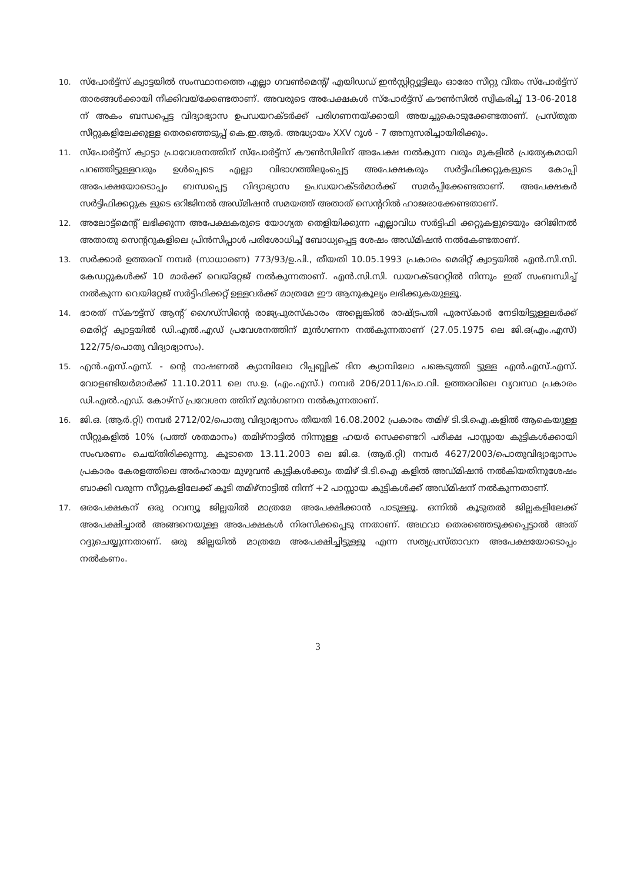10. സ്പോർട്ട്സ് ക്വാട്ടയിൽ സംസ്ഥാനത്തെ എല്ലാ ഗവൺമെന്റ്/ എയിഡഡ് ഇൻസ്റ്റിറ്റ്യൂട്ടിലും ഓരോ സീറ്റു വീതം സ്പോർട്ട്സ് താരങ്ങൾക്കായി നീക്കിവയ്ക്കേണ്ടതാണ്. അവരുടെ അപേക്ഷകൾ സ്പോർട്ട്സ് കൗൺസിൽ സ്വീകരിച്ച് 13-06-2018 ന് അകം ബന്ധപ്പെട്ട വിദ്യാഭ്യാസ ഉപഡയറക്ടർക്ക് പരിഗണനയ്ക്കായി അയച്ചുകൊടുക്കേണ്ടതാണ്. പ്രസ്തുത സീറ്റുകളിലേക്കുള്ള തെരഞ്ഞെടുപ്പ് കെ.ഇ.ആർ. അദ്ധ്യായം XXV റൂൾ - 7 അനുസരിച്ചായിരിക്കും.
11. സ്പോർട്ട്സ് ക്വാട്ടാ പ്രാവേശനത്തിന് സ്പോർട്ട്സ് കൗൺസിലിന് അപേക്ഷ നൽകുന്ന വരും മുകളിൽ പ്രത്യേകമായി പറഞ്ഞിട്ടുള്ളവരും ഉൾപ്പെടെ എല്ലാ വിഭാഗത്തിലുംപ്പെട്ട അപേക്ഷകരും സർട്ടിഫിക്കറ്റുകളുടെ കോപ്പി അപേക്ഷയോടൊപ്പം ബന്ധപ്പെട്ട വിദ്യാഭ്യാസ ഉപഡയറക്ടർമാർക്ക് സമർപ്പിക്കേണ്ടതാണ്. അപേക്ഷകർ സർട്ടിഫിക്കറ്റുക ളുടെ ഒറിജിനൽ അഡ്മിഷൻ സമയത്ത് അതാത് സെന്ററിൽ ഹാജരാക്കേണ്ടതാണ്.
12. അലോട്ട്മെന്റ് ലഭിക്കുന്ന അപേക്ഷകരുടെ യോഗ്യത തെളിയിക്കുന്ന എല്ലാവിധ സർട്ടിഫി ക്കറ്റുകളുടെയും ഒറിജിനൽ അതാതു സെന്ററുകളിലെ പ്രിൻസിപ്പാൾ പരിശോധിച്ച് ബോധ്യപ്പെട്ട ശേഷം അഡ്മിഷൻ നൽകേണ്ടതാണ്.
13. സർക്കാർ ഉത്തരവ് നമ്പർ (സാധാരണ) 773/93/ഉ.പി., തീയതി 10.05.1993 പ്രകാരം മെരിറ്റ് ക്വാട്ടയിൽ എൻ.സി.സി. കേഡറ്റുകൾക്ക് 10 മാർക്ക് വെയ്റ്റേജ് നൽകുന്നതാണ്. എൻ.സി.സി. ഡയറക്ടറേറ്റിൽ നിന്നും ഇത് സംബന്ധിച്ച് നൽകുന്ന വെയിറ്റേജ് സർട്ടിഫിക്കറ്റ് ഉള്ളവർക്ക് മാത്രമേ ഈ ആനുകൂല്യം ലഭിക്കുകയുള്ളൂ.
14. ഭാരത് സ്കൗട്ട്സ് ആന്റ് ഗൈഡ്സിന്റെ രാജ്യപുരസ്കാരം അല്ലെങ്കിൽ രാഷ്ട്രപതി പുരസ്കാർ നേടിയിട്ടുള്ളലർക്ക് മെരിറ്റ് ക്വാട്ടയിൽ ഡി.എൽ.എഡ് പ്രവേശനത്തിന് മുൻഗണന നൽകുന്നതാണ് (27.05.1975 ലെ ജി.ഒ(എം.എസ്) 122/75/പൊതു വിദ്യാഭ്യാസം).
15. എൻ.എസ്.എസ്. - ന്റെ നാഷണൽ ക്യാമ്പിലോ റിപ്പബ്ലിക് ദിന ക്യാമ്പിലോ പങ്കെടുത്തി ട്ടുള്ള എൻ.എസ്.എസ്. വോളണ്ടിയർമാർക്ക് 11.10.2011 ലെ സ.ഉ. (എം.എസ്.) നമ്പർ 206/2011/പൊ.വി. ഉത്തരവിലെ വ്യവസ്ഥ പ്രകാരം ഡി.എൽ.എഡ്. കോഴ്സ് പ്രവേശന ത്തിന് മുൻഗണന നൽകുന്നതാണ്.
16. ജി.ഒ. (ആർ.റ്റി) നമ്പർ 2712/02/പൊതു വിദ്യാഭ്യാസം തീയതി 16.08.2002 പ്രകാരം തമിഴ് ടി.ടി.ഐ.കളിൽ ആകെയുള്ള സീറ്റുകളിൽ 10% (പത്ത് ശതമാനം) തമിഴ്നാട്ടിൽ നിന്നുള്ള ഹയർ സെക്കണ്ടറി പരീക്ഷ പാസ്സായ കുട്ടികൾക്കായി സംവരണം ചെയ്തിരിക്കുന്നു. കൂടാതെ 13.11.2003 ലെ ജി.ഒ. (ആർ.റ്റി) നമ്പർ 4627/2003/പൊതുവിദ്യാഭ്യാസം പ്രകാരം കേരളത്തിലെ അർഹരായ മുഴുവൻ കുട്ടികൾക്കും തമിഴ് ടി.ടി.ഐ കളിൽ അഡ്മിഷൻ നൽകിയതിനുശേഷം ബാക്കി വരുന്ന സീറ്റുകളിലേക്ക് കൂടി തമിഴ്നാട്ടിൽ നിന്ന് +2 പാസ്സായ കുട്ടികൾക്ക് അഡ്മിഷന് നൽകുന്നതാണ്.
17. ഒരപേക്ഷകന് ഒരു റവന്യൂ ജില്ലയിൽ മാത്രമേ അപേക്ഷിക്കാൻ പാടുള്ളൂ. ഒന്നിൽ കൂടുതൽ ജില്ലകളിലേക്ക് അപേക്ഷിച്ചാൽ അങ്ങനെയുള്ള അപേക്ഷകൾ നിരസിക്കപ്പെടു ന്നതാണ്. അഥവാ തെരഞ്ഞെടുക്കപ്പെട്ടാൽ അത് റദ്ദുചെയ്യുന്നതാണ്. ഒരു ജില്ലയിൽ മാത്രമേ അപേക്ഷിച്ചിട്ടുള്ളൂ എന്ന സത്യപ്രസ്താവന അപേക്ഷയോടൊപ്പം നൽകണം.
3